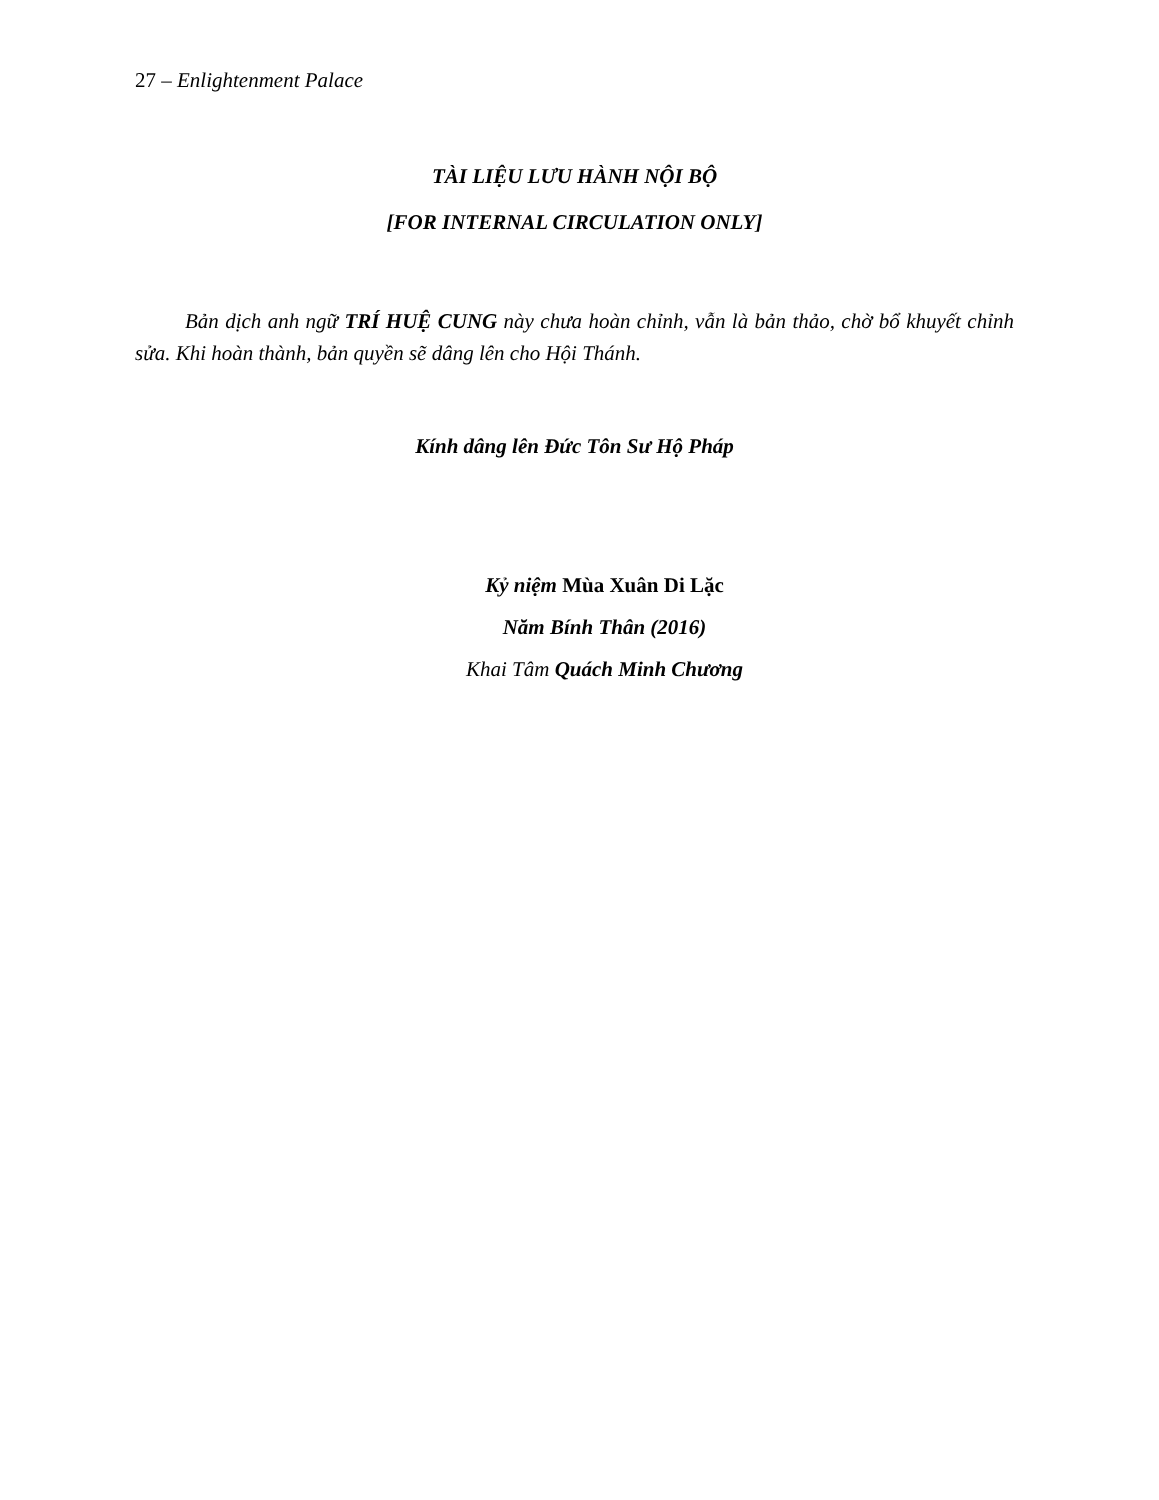27 – Enlightenment Palace
TÀI LIỆU LƯU HÀNH NỘI BỘ
[FOR INTERNAL CIRCULATION ONLY]
Bản dịch anh ngữ TRÍ HUỆ CUNG này chưa hoàn chỉnh, vẫn là bản thảo, chờ bổ khuyết chỉnh sửa. Khi hoàn thành, bản quyền sẽ dâng lên cho Hội Thánh.
Kính dâng lên Đức Tôn Sư Hộ Pháp
Kỷ niệm Mùa Xuân Di Lặc
Năm Bính Thân (2016)
Khai Tâm Quách Minh Chương